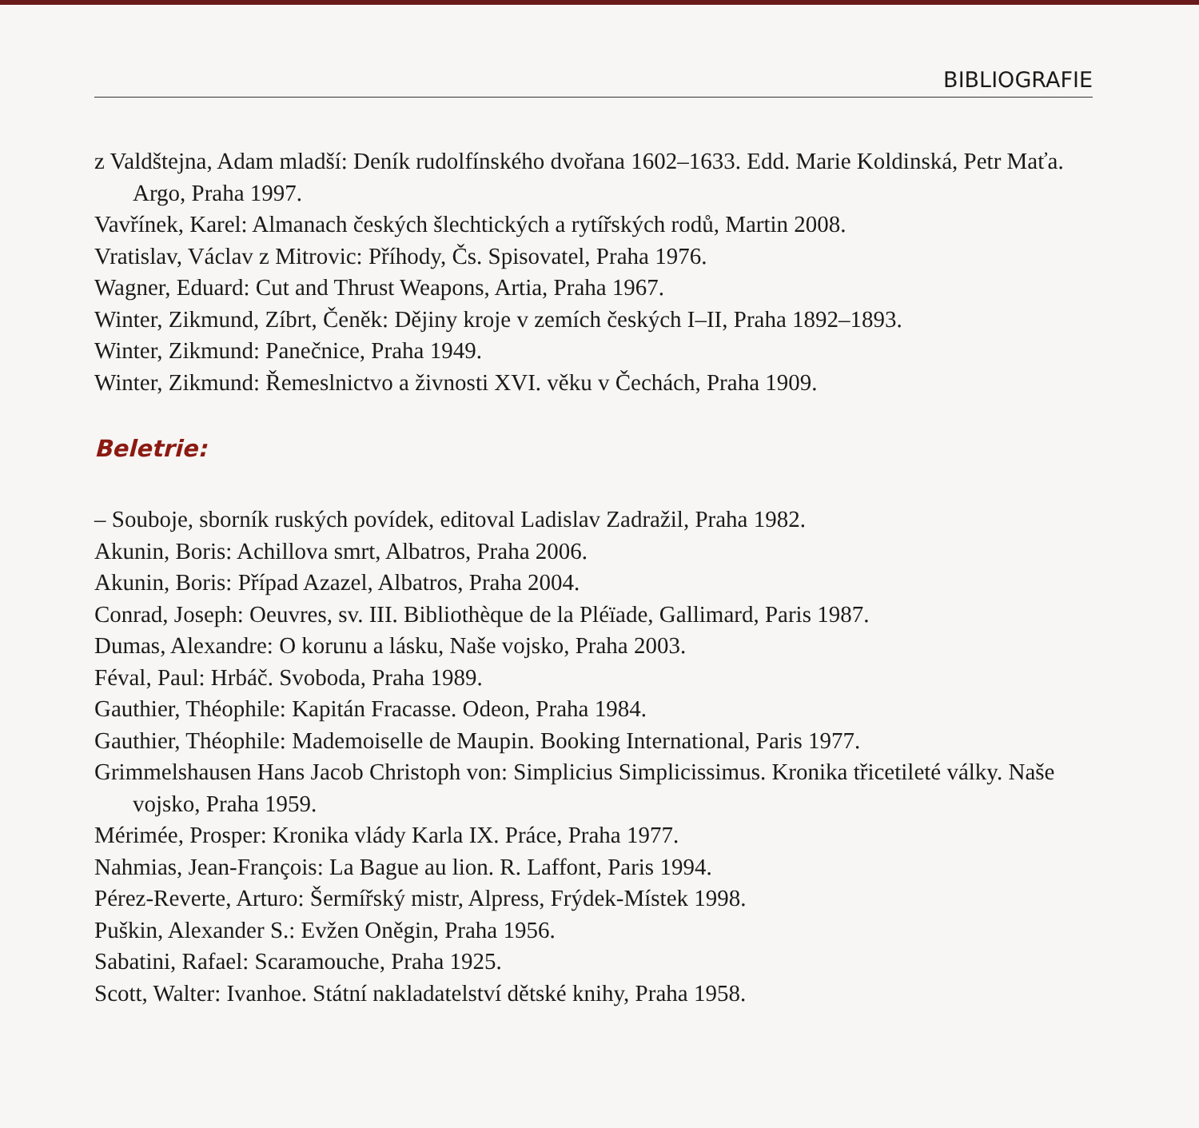BIBLIOGRAFIE
z Valdštejna, Adam mladší: Deník rudolfínského dvořana 1602–1633. Edd. Marie Koldinská, Petr Maťa. Argo, Praha 1997.
Vavřínek, Karel: Almanach českých šlechtických a rytířských rodů, Martin 2008.
Vratislav, Václav z Mitrovic: Příhody, Čs. Spisovatel, Praha 1976.
Wagner, Eduard: Cut and Thrust Weapons, Artia, Praha 1967.
Winter, Zikmund, Zíbrt, Čeněk: Dějiny kroje v zemích českých I–II, Praha 1892–1893.
Winter, Zikmund: Panečnice, Praha 1949.
Winter, Zikmund: Řemeslnictvo a živnosti XVI. věku v Čechách, Praha 1909.
Beletrie:
– Souboje, sborník ruských povídek, editoval Ladislav Zadražil, Praha 1982.
Akunin, Boris: Achillova smrt, Albatros, Praha 2006.
Akunin, Boris: Případ Azazel, Albatros, Praha 2004.
Conrad, Joseph: Oeuvres, sv. III. Bibliothèque de la Pléïade, Gallimard, Paris 1987.
Dumas, Alexandre: O korunu a lásku, Naše vojsko, Praha 2003.
Féval, Paul: Hrbáč. Svoboda, Praha 1989.
Gauthier, Théophile: Kapitán Fracasse. Odeon, Praha 1984.
Gauthier, Théophile: Mademoiselle de Maupin. Booking International, Paris 1977.
Grimmelshausen Hans Jacob Christoph von: Simplicius Simplicissimus. Kronika třicetileté války. Naše vojsko, Praha 1959.
Mérimée, Prosper: Kronika vlády Karla IX. Práce, Praha 1977.
Nahmias, Jean-François: La Bague au lion. R. Laffont, Paris 1994.
Pérez-Reverte, Arturo: Šermířský mistr, Alpress, Frýdek-Místek 1998.
Puškin, Alexander S.: Evžen Oněgin, Praha 1956.
Sabatini, Rafael: Scaramouche, Praha 1925.
Scott, Walter: Ivanhoe. Státní nakladatelství dětské knihy, Praha 1958.